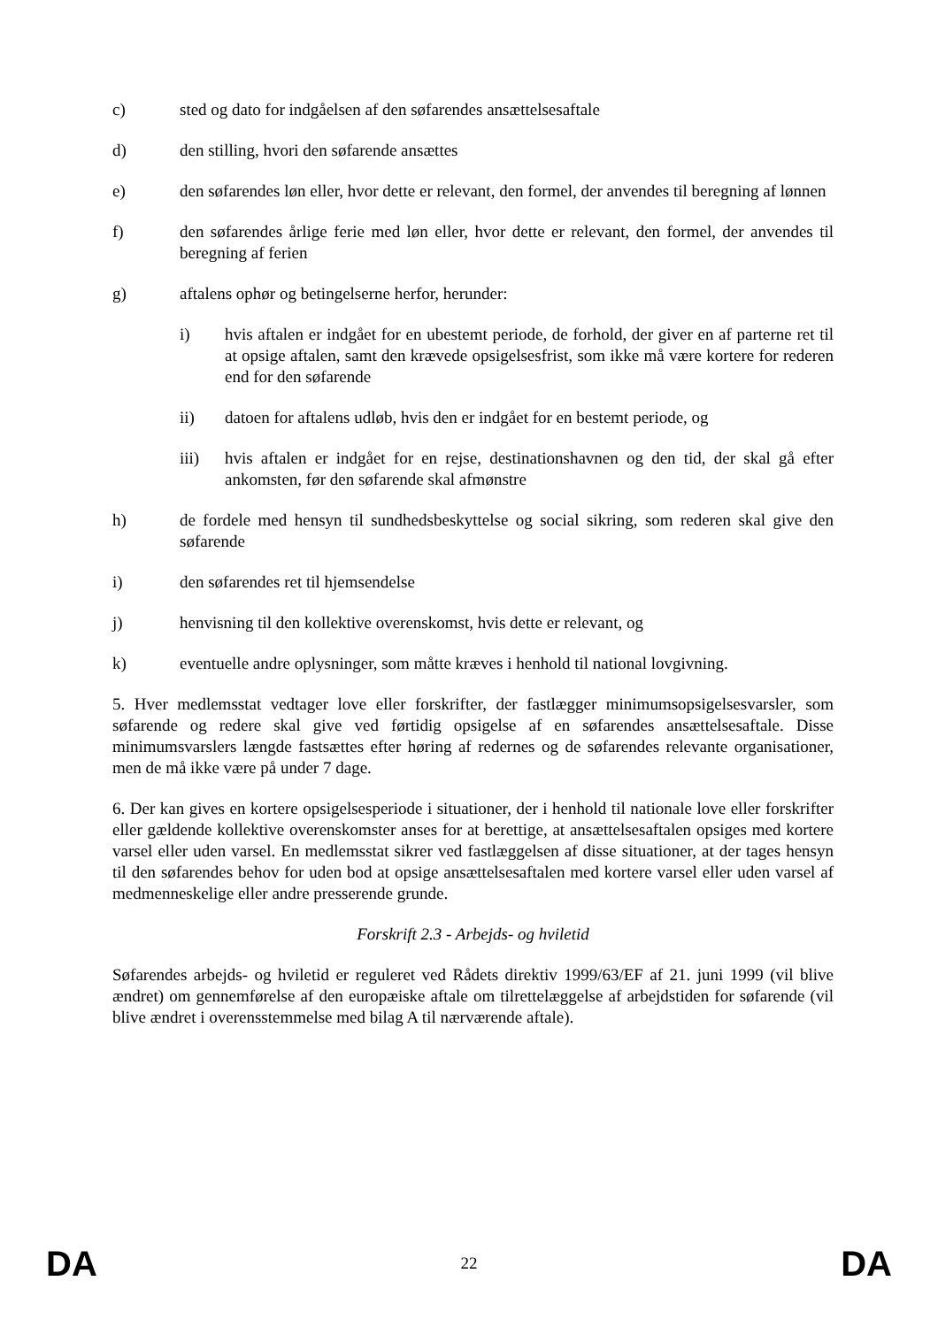c) sted og dato for indgåelsen af den søfarendes ansættelsesaftale
d) den stilling, hvori den søfarende ansættes
e) den søfarendes løn eller, hvor dette er relevant, den formel, der anvendes til beregning af lønnen
f) den søfarendes årlige ferie med løn eller, hvor dette er relevant, den formel, der anvendes til beregning af ferien
g) aftalens ophør og betingelserne herfor, herunder:
i) hvis aftalen er indgået for en ubestemt periode, de forhold, der giver en af parterne ret til at opsige aftalen, samt den krævede opsigelsesfrist, som ikke må være kortere for rederen end for den søfarende
ii) datoen for aftalens udløb, hvis den er indgået for en bestemt periode, og
iii) hvis aftalen er indgået for en rejse, destinationshavnen og den tid, der skal gå efter ankomsten, før den søfarende skal afmønstre
h) de fordele med hensyn til sundhedsbeskyttelse og social sikring, som rederen skal give den søfarende
i) den søfarendes ret til hjemsendelse
j) henvisning til den kollektive overenskomst, hvis dette er relevant, og
k) eventuelle andre oplysninger, som måtte kræves i henhold til national lovgivning.
5. Hver medlemsstat vedtager love eller forskrifter, der fastlægger minimumsopsigelsesvarsler, som søfarende og redere skal give ved førtidig opsigelse af en søfarendes ansættelsesaftale. Disse minimumsvarslers længde fastsættes efter høring af redernes og de søfarendes relevante organisationer, men de må ikke være på under 7 dage.
6. Der kan gives en kortere opsigelsesperiode i situationer, der i henhold til nationale love eller forskrifter eller gældende kollektive overenskomster anses for at berettige, at ansættelsesaftalen opsiges med kortere varsel eller uden varsel. En medlemsstat sikrer ved fastlæggelsen af disse situationer, at der tages hensyn til den søfarendes behov for uden bod at opsige ansættelsesaftalen med kortere varsel eller uden varsel af medmenneskelige eller andre presserende grunde.
Forskrift 2.3 - Arbejds- og hviletid
Søfarendes arbejds- og hviletid er reguleret ved Rådets direktiv 1999/63/EF af 21. juni 1999 (vil blive ændret) om gennemførelse af den europæiske aftale om tilrettelæggelse af arbejdstiden for søfarende (vil blive ændret i overensstemmelse med bilag A til nærværende aftale).
DA 22 DA